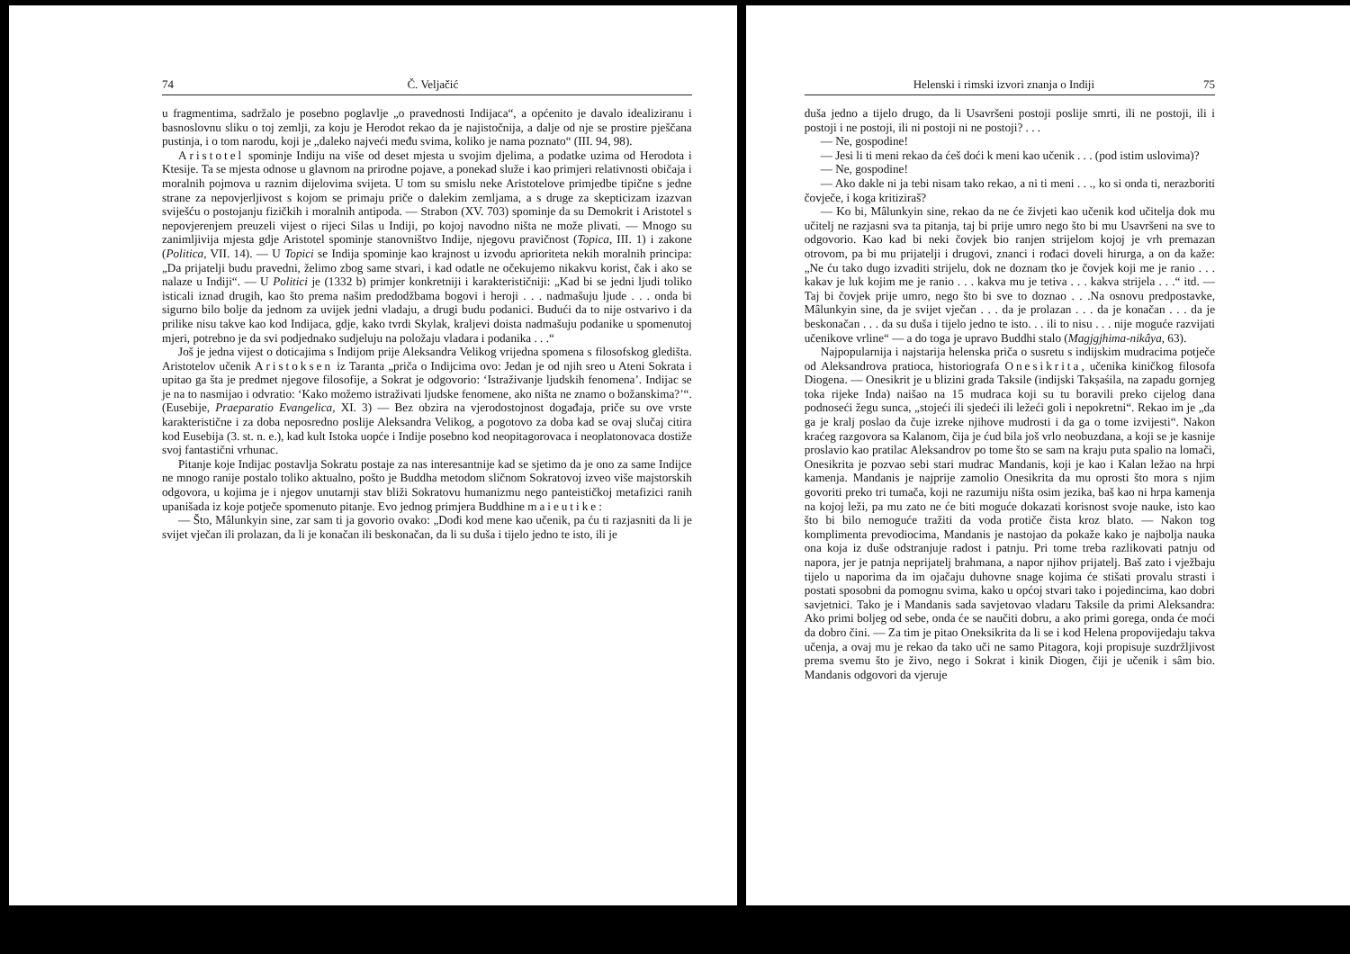74 Č. Veljačić
u fragmentima, sadržalo je posebno poglavlje „o pravednosti Indijaca“, a općenito je davalo idealiziranu i basnoslovnu sliku o toj zemlji, za koju je Herodot rekao da je najistočnija, a dalje od nje se prostire pješčana pustinja, i o tom narodu, koji je „daleko najveći među svima, koliko je nama poznato“ (III. 94, 98).
Aristotel spominje Indiju na više od deset mjesta u svojim djelima, a podatke uzima od Herodota i Ktesije. Ta se mjesta odnose u glavnom na prirodne pojave, a ponekad služe i kao primjeri relativnosti običaja i moralnih pojmova u raznim dijelovima svijeta. U tom su smislu neke Aristotelove primjedbe tipične s jedne strane za nepovjerljivost s kojom se primaju priče o dalekim zemljama, a s druge za skepticizam izazvan sviješću o postojanju fizičkih i moralnih antipoda. — Strabon (XV. 703) spominje da su Demokrit i Aristotel s nepovjerenjem preuzeli vijest o rijeci Silas u Indiji, po kojoj navodno ništa ne može plivati. — Mnogo su zanimljivija mjesta gdje Aristotel spominje stanovništvo Indije, njegovu pravičnost (Topica, III. 1) i zakone (Politica, VII. 14). — U Topici se Indija spominje kao krajnost u izvodu aprioriteta nekih moralnih principa: „Da prijatelji budu pravedni, želimo zbog same stvari, i kad odatle ne očekujemo nikakvu korist, čak i ako se nalaze u Indiji“. — U Politici je (1332 b) primjer konkretniji i karakterističniji: „Kad bi se jedni ljudi toliko isticali iznad drugih, kao što prema našim predodžbama bogovi i heroji . . . nadmašuju ljude . . . onda bi sigurno bilo bolje da jednom za uvijek jedni vladaju, a drugi budu podanici. Budući da to nije ostvarivo i da prilike nisu takve kao kod Indijaca, gdje, kako tvrdi Skylak, kraljevi doista nadmašuju podanike u spomenutoj mjeri, potrebno je da svi podjednako sudjeluju na položaju vladara i podanika . . .“
Još je jedna vijest o doticajima s Indijom prije Aleksandra Velikog vrijedna spomena s filosofskog gledišta. Aristotelov učenik Aristoksen iz Taranta „priča o Indijcima ovo: Jedan je od njih sreo u Ateni Sokrata i upitao ga šta je predmet njegove filosofije, a Sokrat je odgovorio: ‘Istraživanje ljudskih fenomena’. Indijac se je na to nasmijao i odvratio: ‘Kako možemo istraživati ljudske fenomene, ako ništa ne znamo o božanskima?’“. (Eusebije, Praeparatio Evangelica, XI. 3) — Bez obzira na vjerodostojnost događaja, priče su ove vrste karakteristične i za doba neposredno poslije Aleksandra Velikog, a pogotovo za doba kad se ovaj slučaj citira kod Eusebija (3. st. n. e.), kad kult Istoka uopće i Indije posebno kod neopitagorovaca i neoplatonovaca dostiže svoj fantastični vrhunac.
Pitanje koje Indijac postavlja Sokratu postaje za nas interesantnije kad se sjetimo da je ono za same Indijce ne mnogo ranije postalo toliko aktualno, pošto je Buddha metodom sličnom Sokratovoj izveo više majstorskih odgovora, u kojima je i njegov unutarnji stav bliži Sokratovu humanizmu nego panteističkoj metafizici ranih upanišada iz koje potječe spomenuto pitanje. Evo jednog primjera Buddhine maieutike:
— Što, Mâlunkyin sine, zar sam ti ja govorio ovako: „Dođi kod mene kao učenik, pa ću ti razjasniti da li je svijet vječan ili prolazan, da li je konačan ili beskonačan, da li su duša i tijelo jedno te isto, ili je
Helenski i rimski izvori znanja o Indiji 75
duša jedno a tijelo drugo, da li Usavršeni postoji poslije smrti, ili ne postoji, ili i postoji i ne postoji, ili ni postoji ni ne postoji? . . .
— Ne, gospodine!
— Jesi li ti meni rekao da ćeš doći k meni kao učenik . . . (pod istim uslovima)?
— Ne, gospodine!
— Ako dakle ni ja tebi nisam tako rekao, a ni ti meni . . ., ko si onda ti, nerazboriti čovječe, i koga kritiziraš?
— Ko bi, Mâlunkyin sine, rekao da ne će živjeti kao učenik kod učitelja dok mu učitelj ne razjasni sva ta pitanja, taj bi prije umro nego što bi mu Usavršeni na sve to odgovorio. Kao kad bi neki čovjek bio ranjen strijelom kojoj je vrh premazan otrovom, pa bi mu prijatelji i drugovi, znanci i rođaci doveli hirurga, a on da kaže: „Ne ću tako dugo izvaditi strijelu, dok ne doznam tko je čovjek koji me je ranio . . . kakav je luk kojim me je ranio . . . kakva mu je tetiva . . . kakva strijela . . .“ itd. — Taj bi čovjek prije umro, nego što bi sve to doznao . . .Na osnovu predpostavke, Mâlunkyin sine, da je svijet vječan . . . da je prolazan . . . da je konačan . . . da je beskonačan . . . da su duša i tijelo jedno te isto. . . ili to nisu . . . nije moguće razvijati učenikove vrline“ — a do toga je upravo Buddhi stalo (Magjgjhima-nikâya, 63).
Najpopularnija i najstarija helenska priča o susretu s indijskim mudracima potječe od Aleksandrova pratioca, historiografa Onesikrita, učenika kiničkog filosofa Diogena. — Onesikrit je u blizini grada Taksile (indijski Takṣaśila, na zapadu gornjeg toka rijeke Inda) naišao na 15 mudraca koji su tu boravili preko cijelog dana podnoseći žegu sunca, „stojeći ili sjedeći ili ležeći goli i nepokretni“. Rekao im je „da ga je kralj poslao da čuje izreke njihove mudrosti i da ga o tome izvijesti“. Nakon kraćeg razgovora sa Kalanom, čija je ćud bila još vrlo neobuzdana, a koji se je kasnije proslavio kao pratilac Aleksandrov po tome što se sam na kraju puta spalio na lomači, Onesikrita je pozvao sebi stari mudrac Mandanis, koji je kao i Kalan ležao na hrpi kamenja. Mandanis je najprije zamolio Onesikrita da mu oprosti što mora s njim govoriti preko tri tumača, koji ne razumiju ništa osim jezika, baš kao ni hrpa kamenja na kojoj leži, pa mu zato ne će biti moguće dokazati korisnost svoje nauke, isto kao što bi bilo nemoguće tražiti da voda protiče čista kroz blato. — Nakon tog komplimenta prevodiocima, Mandanis je nastojao da pokaže kako je najbolja nauka ona koja iz duše odstranjuje radost i patnju. Pri tome treba razlikovati patnju od napora, jer je patnja neprijatelj brahmana, a napor njihov prijatelj. Baš zato i vježbaju tijelo u naporima da im ojačaju duhovne snage kojima će stišati provalu strasti i postati sposobni da pomognu svima, kako u općoj stvari tako i pojedincima, kao dobri savjetnici. Tako je i Mandanis sada savjetovao vladaru Taksile da primi Aleksandra: Ako primi boljeg od sebe, onda će se naučiti dobru, a ako primi gorega, onda će moći da dobro čini. — Za tim je pitao Oneksikrita da li se i kod Helena propovijedaju takva učenja, a ovaj mu je rekao da tako uči ne samo Pitagora, koji propisuje suzdržljivost prema svemu što je živo, nego i Sokrat i kinik Diogen, čiji je učenik i sâm bio. Mandanis odgovori da vjeruje